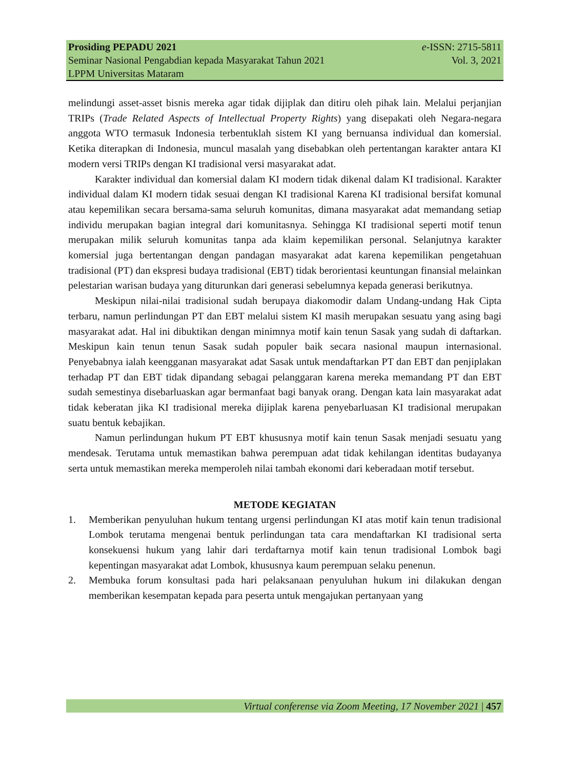Prosiding PEPADU 2021 e-ISSN: 2715-5811
Seminar Nasional Pengabdian kepada Masyarakat Tahun 2021 Vol. 3, 2021
LPPM Universitas Mataram
melindungi asset-asset bisnis mereka agar tidak dijiplak dan ditiru oleh pihak lain. Melalui perjanjian TRIPs (Trade Related Aspects of Intellectual Property Rights) yang disepakati oleh Negara-negara anggota WTO termasuk Indonesia terbentuklah sistem KI yang bernuansa individual dan komersial. Ketika diterapkan di Indonesia, muncul masalah yang disebabkan oleh pertentangan karakter antara KI modern versi TRIPs dengan KI tradisional versi masyarakat adat.
Karakter individual dan komersial dalam KI modern tidak dikenal dalam KI tradisional. Karakter individual dalam KI modern tidak sesuai dengan KI tradisional Karena KI tradisional bersifat komunal atau kepemilikan secara bersama-sama seluruh komunitas, dimana masyarakat adat memandang setiap individu merupakan bagian integral dari komunitasnya. Sehingga KI tradisional seperti motif tenun merupakan milik seluruh komunitas tanpa ada klaim kepemilikan personal. Selanjutnya karakter komersial juga bertentangan dengan pandagan masyarakat adat karena kepemilikan pengetahuan tradisional (PT) dan ekspresi budaya tradisional (EBT) tidak berorientasi keuntungan finansial melainkan pelestarian warisan budaya yang diturunkan dari generasi sebelumnya kepada generasi berikutnya.
Meskipun nilai-nilai tradisional sudah berupaya diakomodir dalam Undang-undang Hak Cipta terbaru, namun perlindungan PT dan EBT melalui sistem KI masih merupakan sesuatu yang asing bagi masyarakat adat. Hal ini dibuktikan dengan minimnya motif kain tenun Sasak yang sudah di daftarkan. Meskipun kain tenun tenun Sasak sudah populer baik secara nasional maupun internasional. Penyebabnya ialah keengganan masyarakat adat Sasak untuk mendaftarkan PT dan EBT dan penjiplakan terhadap PT dan EBT tidak dipandang sebagai pelanggaran karena mereka memandang PT dan EBT sudah semestinya disebarluaskan agar bermanfaat bagi banyak orang. Dengan kata lain masyarakat adat tidak keberatan jika KI tradisional mereka dijiplak karena penyebarluasan KI tradisional merupakan suatu bentuk kebajikan.
Namun perlindungan hukum PT EBT khususnya motif kain tenun Sasak menjadi sesuatu yang mendesak. Terutama untuk memastikan bahwa perempuan adat tidak kehilangan identitas budayanya serta untuk memastikan mereka memperoleh nilai tambah ekonomi dari keberadaan motif tersebut.
METODE KEGIATAN
1. Memberikan penyuluhan hukum tentang urgensi perlindungan KI atas motif kain tenun tradisional Lombok terutama mengenai bentuk perlindungan tata cara mendaftarkan KI tradisional serta konsekuensi hukum yang lahir dari terdaftarnya motif kain tenun tradisional Lombok bagi kepentingan masyarakat adat Lombok, khususnya kaum perempuan selaku penenun.
2. Membuka forum konsultasi pada hari pelaksanaan penyuluhan hukum ini dilakukan dengan memberikan kesempatan kepada para peserta untuk mengajukan pertanyaan yang
Virtual conferense via Zoom Meeting, 17 November 2021 | 457